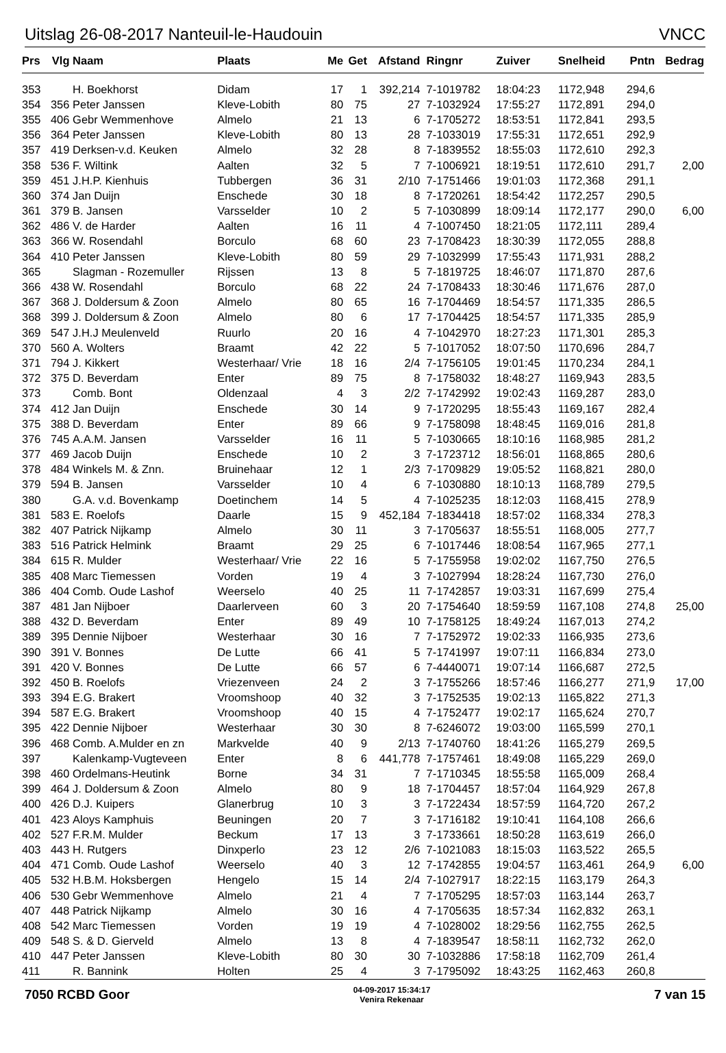Uitslag 26-08-2017 Nanteuil-le-Haudouin VNCC
| Prs | Vlg | Naam | Plaats | Me | Get | Afstand | Ringnr | Zuiver | Snelheid | Pntn | Bedrag |
| --- | --- | --- | --- | --- | --- | --- | --- | --- | --- | --- | --- |
| 353 | | H. Boekhorst | Didam | 17 | 1 | 392,214 | 7-1019782 | 18:04:23 | 1172,948 | 294,6 | |
| 354 | 356 | Peter Janssen | Kleve-Lobith | 80 | 75 | 27 | 7-1032924 | 17:55:27 | 1172,891 | 294,0 | |
| 355 | 406 | Gebr Wemmenhove | Almelo | 21 | 13 | 6 | 7-1705272 | 18:53:51 | 1172,841 | 293,5 | |
| 356 | 364 | Peter Janssen | Kleve-Lobith | 80 | 13 | 28 | 7-1033019 | 17:55:31 | 1172,651 | 292,9 | |
| 357 | 419 | Derksen-v.d. Keuken | Almelo | 32 | 28 | 8 | 7-1839552 | 18:55:03 | 1172,610 | 292,3 | |
| 358 | 536 | F. Wiltink | Aalten | 32 | 5 | 7 | 7-1006921 | 18:19:51 | 1172,610 | 291,7 | 2,00 |
| 359 | 451 | J.H.P. Kienhuis | Tubbergen | 36 | 31 | 2/10 | 7-1751466 | 19:01:03 | 1172,368 | 291,1 | |
| 360 | 374 | Jan Duijn | Enschede | 30 | 18 | 8 | 7-1720261 | 18:54:42 | 1172,257 | 290,5 | |
| 361 | 379 | B. Jansen | Varsselder | 10 | 2 | 5 | 7-1030899 | 18:09:14 | 1172,177 | 290,0 | 6,00 |
| 362 | 486 | V. de Harder | Aalten | 16 | 11 | 4 | 7-1007450 | 18:21:05 | 1172,111 | 289,4 | |
| 363 | 366 | W. Rosendahl | Borculo | 68 | 60 | 23 | 7-1708423 | 18:30:39 | 1172,055 | 288,8 | |
| 364 | 410 | Peter Janssen | Kleve-Lobith | 80 | 59 | 29 | 7-1032999 | 17:55:43 | 1171,931 | 288,2 | |
| 365 | | Slagman - Rozemuller | Rijssen | 13 | 8 | 5 | 7-1819725 | 18:46:07 | 1171,870 | 287,6 | |
| 366 | 438 | W. Rosendahl | Borculo | 68 | 22 | 24 | 7-1708433 | 18:30:46 | 1171,676 | 287,0 | |
| 367 | 368 | J. Doldersum & Zoon | Almelo | 80 | 65 | 16 | 7-1704469 | 18:54:57 | 1171,335 | 286,5 | |
| 368 | 399 | J. Doldersum & Zoon | Almelo | 80 | 6 | 17 | 7-1704425 | 18:54:57 | 1171,335 | 285,9 | |
| 369 | 547 | J.H.J Meulenveld | Ruurlo | 20 | 16 | 4 | 7-1042970 | 18:27:23 | 1171,301 | 285,3 | |
| 370 | 560 | A. Wolters | Braamt | 42 | 22 | 5 | 7-1017052 | 18:07:50 | 1170,696 | 284,7 | |
| 371 | 794 | J. Kikkert | Westerhaar/ Vrie | 18 | 16 | 2/4 | 7-1756105 | 19:01:45 | 1170,234 | 284,1 | |
| 372 | 375 | D. Beverdam | Enter | 89 | 75 | 8 | 7-1758032 | 18:48:27 | 1169,943 | 283,5 | |
| 373 | | Comb. Bont | Oldenzaal | 4 | 3 | 2/2 | 7-1742992 | 19:02:43 | 1169,287 | 283,0 | |
| 374 | 412 | Jan Duijn | Enschede | 30 | 14 | 9 | 7-1720295 | 18:55:43 | 1169,167 | 282,4 | |
| 375 | 388 | D. Beverdam | Enter | 89 | 66 | 9 | 7-1758098 | 18:48:45 | 1169,016 | 281,8 | |
| 376 | 745 | A.A.M. Jansen | Varsselder | 16 | 11 | 5 | 7-1030665 | 18:10:16 | 1168,985 | 281,2 | |
| 377 | 469 | Jacob Duijn | Enschede | 10 | 2 | 3 | 7-1723712 | 18:56:01 | 1168,865 | 280,6 | |
| 378 | 484 | Winkels M. & Znn. | Bruinehaar | 12 | 1 | 2/3 | 7-1709829 | 19:05:52 | 1168,821 | 280,0 | |
| 379 | 594 | B. Jansen | Varsselder | 10 | 4 | 6 | 7-1030880 | 18:10:13 | 1168,789 | 279,5 | |
| 380 | | G.A. v.d. Bovenkamp | Doetinchem | 14 | 5 | 4 | 7-1025235 | 18:12:03 | 1168,415 | 278,9 | |
| 381 | 583 | E. Roelofs | Daarle | 15 | 9 | 452,184 | 7-1834418 | 18:57:02 | 1168,334 | 278,3 | |
| 382 | 407 | Patrick Nijkamp | Almelo | 30 | 11 | 3 | 7-1705637 | 18:55:51 | 1168,005 | 277,7 | |
| 383 | 516 | Patrick Helmink | Braamt | 29 | 25 | 6 | 7-1017446 | 18:08:54 | 1167,965 | 277,1 | |
| 384 | 615 | R. Mulder | Westerhaar/ Vrie | 22 | 16 | 5 | 7-1755958 | 19:02:02 | 1167,750 | 276,5 | |
| 385 | 408 | Marc Tiemessen | Vorden | 19 | 4 | 3 | 7-1027994 | 18:28:24 | 1167,730 | 276,0 | |
| 386 | 404 | Comb. Oude Lashof | Weerselo | 40 | 25 | 11 | 7-1742857 | 19:03:31 | 1167,699 | 275,4 | |
| 387 | 481 | Jan Nijboer | Daarlerveen | 60 | 3 | 20 | 7-1754640 | 18:59:59 | 1167,108 | 274,8 | 25,00 |
| 388 | 432 | D. Beverdam | Enter | 89 | 49 | 10 | 7-1758125 | 18:49:24 | 1167,013 | 274,2 | |
| 389 | 395 | Dennie Nijboer | Westerhaar | 30 | 16 | 7 | 7-1752972 | 19:02:33 | 1166,935 | 273,6 | |
| 390 | 391 | V. Bonnes | De Lutte | 66 | 41 | 5 | 7-1741997 | 19:07:11 | 1166,834 | 273,0 | |
| 391 | 420 | V. Bonnes | De Lutte | 66 | 57 | 6 | 7-4440071 | 19:07:14 | 1166,687 | 272,5 | |
| 392 | 450 | B. Roelofs | Vriezenveen | 24 | 2 | 3 | 7-1755266 | 18:57:46 | 1166,277 | 271,9 | 17,00 |
| 393 | 394 | E.G. Brakert | Vroomshoop | 40 | 32 | 3 | 7-1752535 | 19:02:13 | 1165,822 | 271,3 | |
| 394 | 587 | E.G. Brakert | Vroomshoop | 40 | 15 | 4 | 7-1752477 | 19:02:17 | 1165,624 | 270,7 | |
| 395 | 422 | Dennie Nijboer | Westerhaar | 30 | 30 | 8 | 7-6246072 | 19:03:00 | 1165,599 | 270,1 | |
| 396 | 468 | Comb. A.Mulder en zn | Markvelde | 40 | 9 | 2/13 | 7-1740760 | 18:41:26 | 1165,279 | 269,5 | |
| 397 | | Kalenkamp-Vugteveen | Enter | 8 | 6 | 441,778 | 7-1757461 | 18:49:08 | 1165,229 | 269,0 | |
| 398 | 460 | Ordelmans-Heutink | Borne | 34 | 31 | 7 | 7-1710345 | 18:55:58 | 1165,009 | 268,4 | |
| 399 | 464 | J. Doldersum & Zoon | Almelo | 80 | 9 | 18 | 7-1704457 | 18:57:04 | 1164,929 | 267,8 | |
| 400 | 426 | D.J. Kuipers | Glanerbrug | 10 | 3 | 3 | 7-1722434 | 18:57:59 | 1164,720 | 267,2 | |
| 401 | 423 | Aloys Kamphuis | Beuningen | 20 | 7 | 3 | 7-1716182 | 19:10:41 | 1164,108 | 266,6 | |
| 402 | 527 | F.R.M. Mulder | Beckum | 17 | 13 | 3 | 7-1733661 | 18:50:28 | 1163,619 | 266,0 | |
| 403 | 443 | H. Rutgers | Dinxperlo | 23 | 12 | 2/6 | 7-1021083 | 18:15:03 | 1163,522 | 265,5 | |
| 404 | 471 | Comb. Oude Lashof | Weerselo | 40 | 3 | 12 | 7-1742855 | 19:04:57 | 1163,461 | 264,9 | 6,00 |
| 405 | 532 | H.B.M. Hoksbergen | Hengelo | 15 | 14 | 2/4 | 7-1027917 | 18:22:15 | 1163,179 | 264,3 | |
| 406 | 530 | Gebr Wemmenhove | Almelo | 21 | 4 | 7 | 7-1705295 | 18:57:03 | 1163,144 | 263,7 | |
| 407 | 448 | Patrick Nijkamp | Almelo | 30 | 16 | 4 | 7-1705635 | 18:57:34 | 1162,832 | 263,1 | |
| 408 | 542 | Marc Tiemessen | Vorden | 19 | 19 | 4 | 7-1028002 | 18:29:56 | 1162,755 | 262,5 | |
| 409 | 548 | S. & D. Gierveld | Almelo | 13 | 8 | 4 | 7-1839547 | 18:58:11 | 1162,732 | 262,0 | |
| 410 | 447 | Peter Janssen | Kleve-Lobith | 80 | 30 | 30 | 7-1032886 | 17:58:18 | 1162,709 | 261,4 | |
| 411 | | R. Bannink | Holten | 25 | 4 | 3 | 7-1795092 | 18:43:25 | 1162,463 | 260,8 | |
7050 RCBD Goor
04-09-2017 15:34:17
Venira Rekenaar
7 van 15